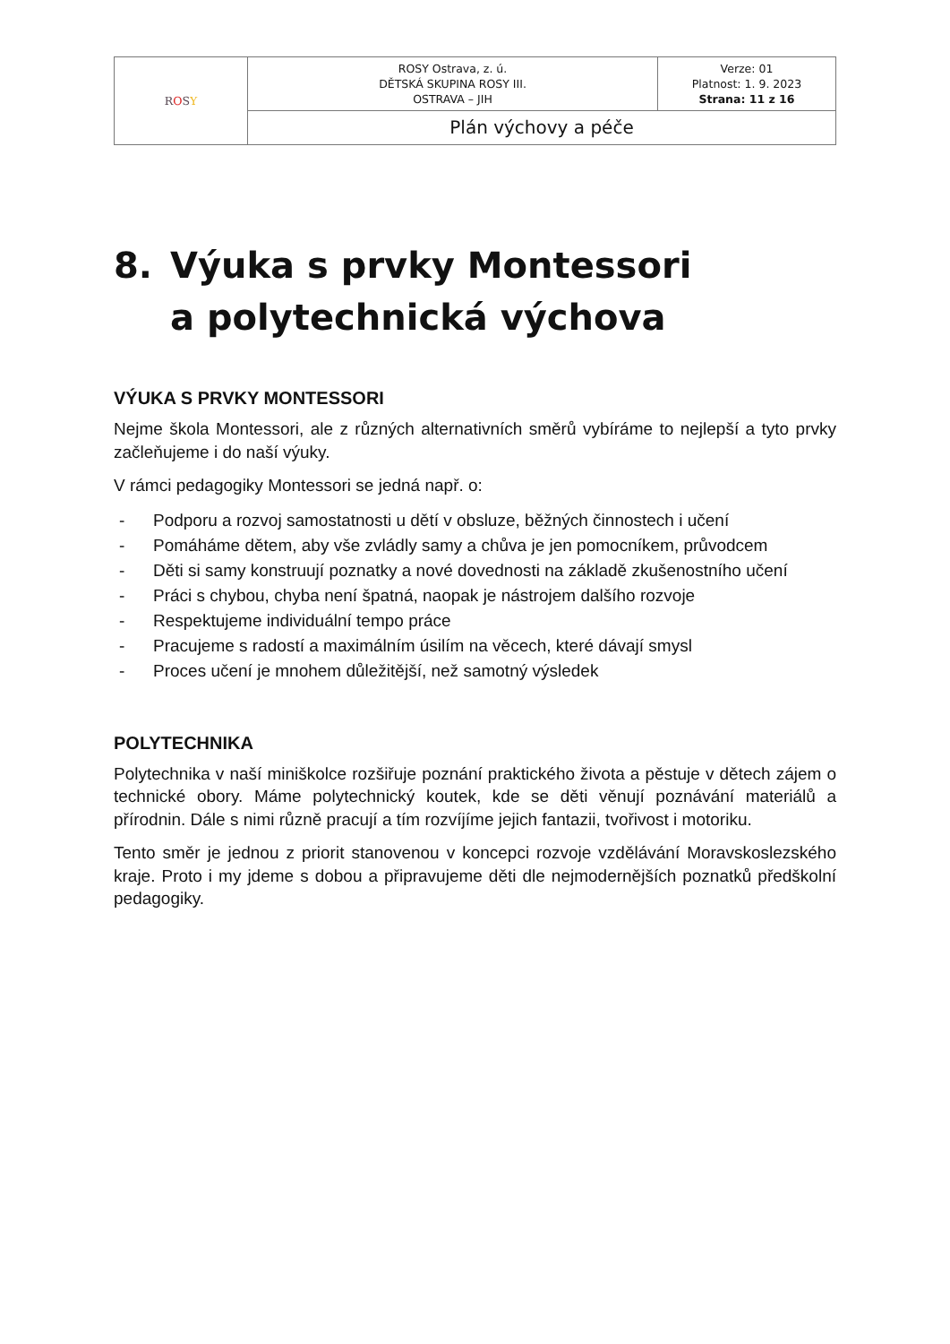| R O S Y | ROSY Ostrava, z. ú. DĚTSKÁ SKUPINA ROSY III. OSTRAVA – JIH | Verze: 01 Platnost: 1. 9. 2023 Strana: 11 z 16 |
| | Plán výchovy a péče | |
8. Výuka s prvky Montessori
a polytechnická výchova
VÝUKA S PRVKY MONTESSORI
Nejme škola Montessori, ale z různých alternativních směrů vybíráme to nejlepší a tyto prvky začleňujeme i do naší výuky.
V rámci pedagogiky Montessori se jedná např. o:
- Podporu a rozvoj samostatnosti u dětí v obsluze, běžných činnostech i učení
- Pomáháme dětem, aby vše zvládly samy a chůva je jen pomocníkem, průvodcem
- Děti si samy konstruují poznatky a nové dovednosti na základě zkušenostního učení
- Práci s chybou, chyba není špatná, naopak je nástrojem dalšího rozvoje
- Respektujeme individuální tempo práce
- Pracujeme s radostí a maximálním úsilím na věcech, které dávají smysl
- Proces učení je mnohem důležitější, než samotný výsledek
POLYTECHNIKA
Polytechnika v naší miniškolce rozšiřuje poznání praktického života a pěstuje v dětech zájem o technické obory. Máme polytechnický koutek, kde se děti věnují poznávání materiálů a přírodnin. Dále s nimi různě pracují a tím rozvíjíme jejich fantazii, tvořivost i motoriku.
Tento směr je jednou z priorit stanovenou v koncepci rozvoje vzdělávání Moravskoslezského kraje. Proto i my jdeme s dobou a připravujeme děti dle nejmodernějších poznatků předškolní pedagogiky.